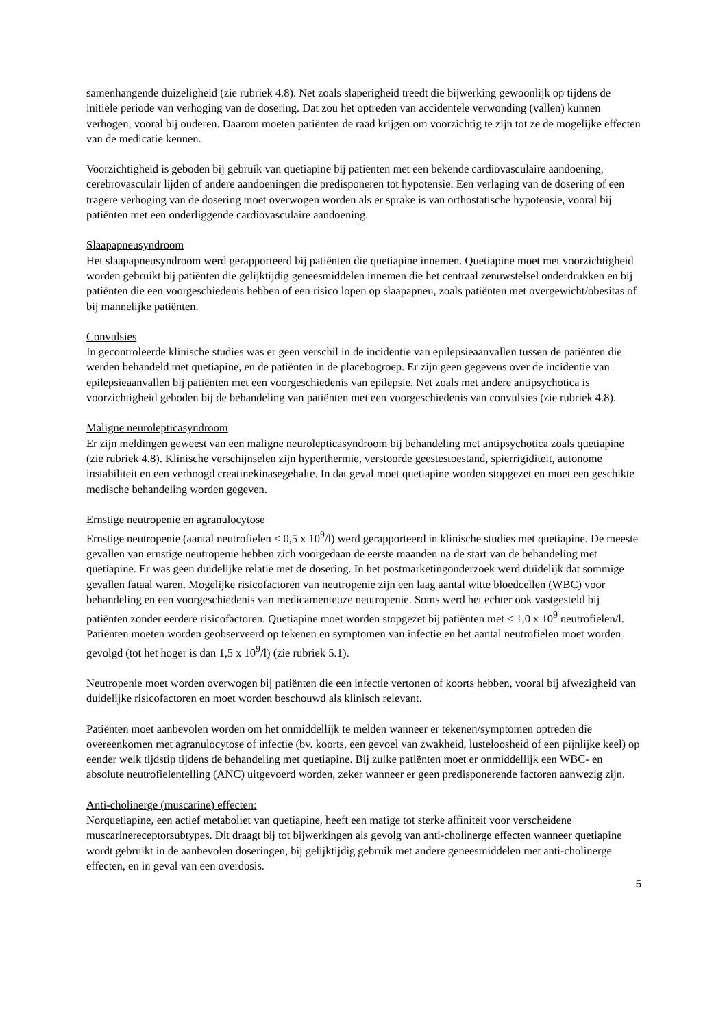samenhangende duizeligheid (zie rubriek 4.8). Net zoals slaperigheid treedt die bijwerking gewoonlijk op tijdens de initiële periode van verhoging van de dosering. Dat zou het optreden van accidentele verwonding (vallen) kunnen verhogen, vooral bij ouderen. Daarom moeten patiënten de raad krijgen om voorzichtig te zijn tot ze de mogelijke effecten van de medicatie kennen.
Voorzichtigheid is geboden bij gebruik van quetiapine bij patiënten met een bekende cardiovasculaire aandoening, cerebrovasculair lijden of andere aandoeningen die predisponeren tot hypotensie. Een verlaging van de dosering of een tragere verhoging van de dosering moet overwogen worden als er sprake is van orthostatische hypotensie, vooral bij patiënten met een onderliggende cardiovasculaire aandoening.
Slaapapneusyndroom
Het slaapapneusyndroom werd gerapporteerd bij patiënten die quetiapine innemen. Quetiapine moet met voorzichtigheid worden gebruikt bij patiënten die gelijktijdig geneesmiddelen innemen die het centraal zenuwstelsel onderdrukken en bij patiënten die een voorgeschiedenis hebben of een risico lopen op slaapapneu, zoals patiënten met overgewicht/obesitas of bij mannelijke patiënten.
Convulsies
In gecontroleerde klinische studies was er geen verschil in de incidentie van epilepsieaanvallen tussen de patiënten die werden behandeld met quetiapine, en de patiënten in de placebogroep. Er zijn geen gegevens over de incidentie van epilepsieaanvallen bij patiënten met een voorgeschiedenis van epilepsie. Net zoals met andere antipsychotica is voorzichtigheid geboden bij de behandeling van patiënten met een voorgeschiedenis van convulsies (zie rubriek 4.8).
Maligne neurolepticasyndroom
Er zijn meldingen geweest van een maligne neurolepticasyndroom bij behandeling met antipsychotica zoals quetiapine (zie rubriek 4.8). Klinische verschijnselen zijn hyperthermie, verstoorde geestestoestand, spierrigiditeit, autonome instabiliteit en een verhoogd creatinekinasegehalte. In dat geval moet quetiapine worden stopgezet en moet een geschikte medische behandeling worden gegeven.
Ernstige neutropenie en agranulocytose
Ernstige neutropenie (aantal neutrofielen < 0,5 x 10<sup>9</sup>/l) werd gerapporteerd in klinische studies met quetiapine. De meeste gevallen van ernstige neutropenie hebben zich voorgedaan de eerste maanden na de start van de behandeling met quetiapine. Er was geen duidelijke relatie met de dosering. In het postmarketingonderzoek werd duidelijk dat sommige gevallen fataal waren. Mogelijke risicofactoren van neutropenie zijn een laag aantal witte bloedcellen (WBC) voor behandeling en een voorgeschiedenis van medicamenteuze neutropenie. Soms werd het echter ook vastgesteld bij patiënten zonder eerdere risicofactoren. Quetiapine moet worden stopgezet bij patiënten met < 1,0 x 10<sup>9</sup> neutrofielen/l. Patiënten moeten worden geobserveerd op tekenen en symptomen van infectie en het aantal neutrofielen moet worden gevolgd (tot het hoger is dan 1,5 x 10<sup>9</sup>/l) (zie rubriek 5.1).
Neutropenie moet worden overwogen bij patiënten die een infectie vertonen of koorts hebben, vooral bij afwezigheid van duidelijke risicofactoren en moet worden beschouwd als klinisch relevant.
Patiënten moet aanbevolen worden om het onmiddellijk te melden wanneer er tekenen/symptomen optreden die overeenkomen met agranulocytose of infectie (bv. koorts, een gevoel van zwakheid, lusteloosheid of een pijnlijke keel) op eender welk tijdstip tijdens de behandeling met quetiapine. Bij zulke patiënten moet er onmiddellijk een WBC- en absolute neutrofielentelling (ANC) uitgevoerd worden, zeker wanneer er geen predisponerende factoren aanwezig zijn.
Anti-cholinerge (muscarine) effecten:
Norquetiapine, een actief metaboliet van quetiapine, heeft een matige tot sterke affiniteit voor verscheidene muscarinereceptorsubtypes. Dit draagt bij tot bijwerkingen als gevolg van anti-cholinerge effecten wanneer quetiapine wordt gebruikt in de aanbevolen doseringen, bij gelijktijdig gebruik met andere geneesmiddelen met anti-cholinerge effecten, en in geval van een overdosis.
5